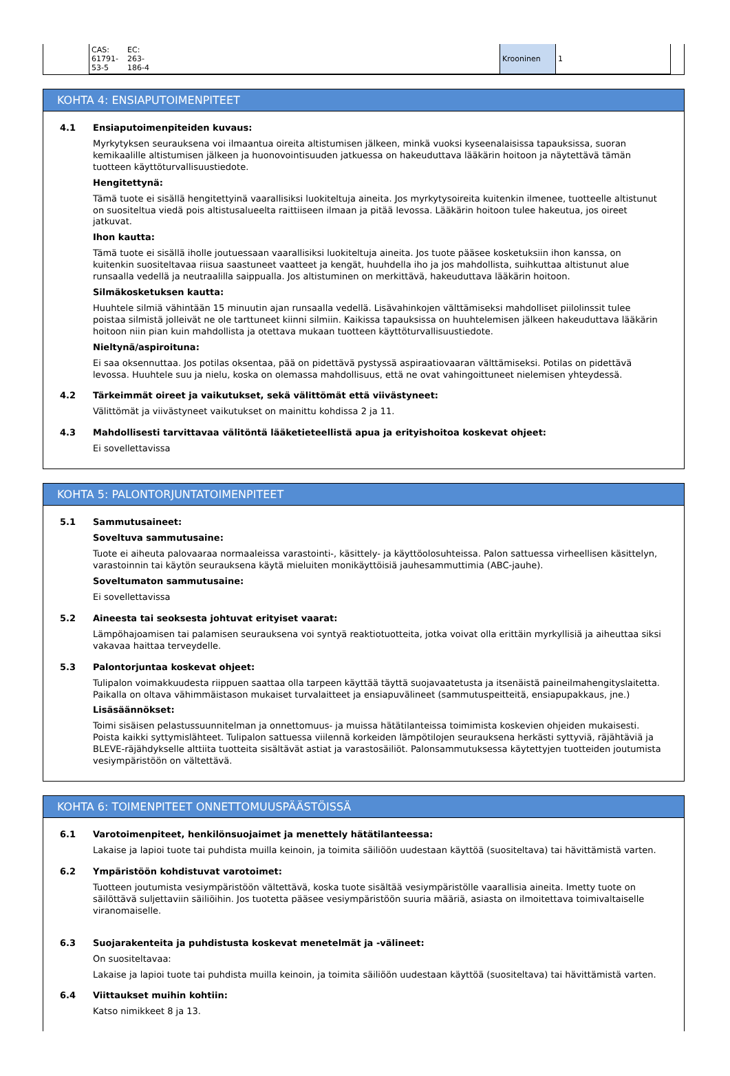| CAS: 61791-53-5 | EC: 263-186-4 | | Krooninen | 1 |
KOHTA 4: ENSIAPUTOIMENPITEET
4.1 Ensiaputoimenpiteiden kuvaus:
Myrkytyksen seurauksena voi ilmaantua oireita altistumisen jälkeen, minkä vuoksi kyseenalaisissa tapauksissa, suoran kemikaalille altistumisen jälkeen ja huonovointisuuden jatkuessa on hakeuduttava lääkärin hoitoon ja näytettävä tämän tuotteen käyttöturvallisuustiedote.
Hengitettynä:
Tämä tuote ei sisällä hengitettyinä vaarallisiksi luokiteltuja aineita. Jos myrkytysoireita kuitenkin ilmenee, tuotteelle altistunut on suositeltua viedä pois altistusalueelta raittiiseen ilmaan ja pitää levossa. Lääkärin hoitoon tulee hakeutua, jos oireet jatkuvat.
Ihon kautta:
Tämä tuote ei sisällä iholle joutuessaan vaarallisiksi luokiteltuja aineita. Jos tuote pääsee kosketuksiin ihon kanssa, on kuitenkin suositeltavaa riisua saastuneet vaatteet ja kengät, huuhdella iho ja jos mahdollista, suihkuttaa altistunut alue runsaalla vedellä ja neutraalilla saippualla. Jos altistuminen on merkittävä, hakeuduttava lääkärin hoitoon.
Silmäkosketuksen kautta:
Huuhtele silmiä vähintään 15 minuutin ajan runsaalla vedellä. Lisävahinkojen välttämiseksi mahdolliset piilolinssit tulee poistaa silmistä jolleivät ne ole tarttuneet kiinni silmiin. Kaikissa tapauksissa on huuhtelemisen jälkeen hakeuduttava lääkärin hoitoon niin pian kuin mahdollista ja otettava mukaan tuotteen käyttöturvallisuustiedote.
Nieltynä/aspiroituna:
Ei saa oksennuttaa. Jos potilas oksentaa, pää on pidettävä pystyssä aspiraatiovaaran välttämiseksi. Potilas on pidettävä levossa. Huuhtele suu ja nielu, koska on olemassa mahdollisuus, että ne ovat vahingoittuneet nielemisen yhteydessä.
4.2 Tärkeimmät oireet ja vaikutukset, sekä välittömät että viivästyneet:
Välittömät ja viivästyneet vaikutukset on mainittu kohdissa 2 ja 11.
4.3 Mahdollisesti tarvittavaa välitöntä lääketieteellistä apua ja erityishoitoa koskevat ohjeet:
Ei sovellettavissa
KOHTA 5: PALONTORJUNTATOIMENPITEET
5.1 Sammutusaineet:
Soveltuva sammutusaine:
Tuote ei aiheuta palovaaraa normaaleissa varastointi-, käsittely- ja käyttöolosuhteissa. Palon sattuessa virheellisen käsittelyn, varastoinnin tai käytön seurauksena käytä mieluiten monikäyttöisiä jauhesammuttimia (ABC-jauhe).
Soveltumaton sammutusaine:
Ei sovellettavissa
5.2 Aineesta tai seoksesta johtuvat erityiset vaarat:
Lämpöhajoamisen tai palamisen seurauksena voi syntyä reaktiotuotteita, jotka voivat olla erittäin myrkyllisiä ja aiheuttaa siksi vakavaa haittaa terveydelle.
5.3 Palontorjuntaa koskevat ohjeet:
Tulipalon voimakkuudesta riippuen saattaa olla tarpeen käyttää täyttä suojavaatetusta ja itsenäistä paineilmahengityslaitetta. Paikalla on oltava vähimmäistason mukaiset turvalaitteet ja ensiapuvälineet (sammutuspeitteitä, ensiapupakkaus, jne.)
Lisäsäännökset:
Toimi sisäisen pelastussuunnitelman ja onnettomuus- ja muissa hätätilanteissa toimimista koskevien ohjeiden mukaisesti. Poista kaikki syttymislähteet. Tulipalon sattuessa viilennä korkeiden lämpötilojen seurauksena herkästi syttyviä, räjähtäviä ja BLEVE-räjähdykselle alttiita tuotteita sisältävät astiat ja varastosäiliöt. Palonsammutuksessa käytettyjen tuotteiden joutumista vesiympäristöön on vältettävä.
KOHTA 6: TOIMENPITEET ONNETTOMUUSPÄÄSTÖISSÄ
6.1 Varotoimenpiteet, henkilönsuojaimet ja menettely hätätilanteessa:
Lakaise ja lapioi tuote tai puhdista muilla keinoin, ja toimita säiliöön uudestaan käyttöä (suositeltava) tai hävittämistä varten.
6.2 Ympäristöön kohdistuvat varotoimet:
Tuotteen joutumista vesiympäristöön vältettävä, koska tuote sisältää vesiympäristölle vaarallisia aineita. Imetty tuote on säilöttävä suljettaviin säiliöihin. Jos tuotetta pääsee vesiympäristöön suuria määriä, asiasta on ilmoitettava toimivaltaiselle viranomaiselle.
6.3 Suojarakenteita ja puhdistusta koskevat menetelmät ja -välineet:
On suositeltavaa:
Lakaise ja lapioi tuote tai puhdista muilla keinoin, ja toimita säiliöön uudestaan käyttöä (suositeltava) tai hävittämistä varten.
6.4 Viittaukset muihin kohtiin:
Katso nimikkeet 8 ja 13.